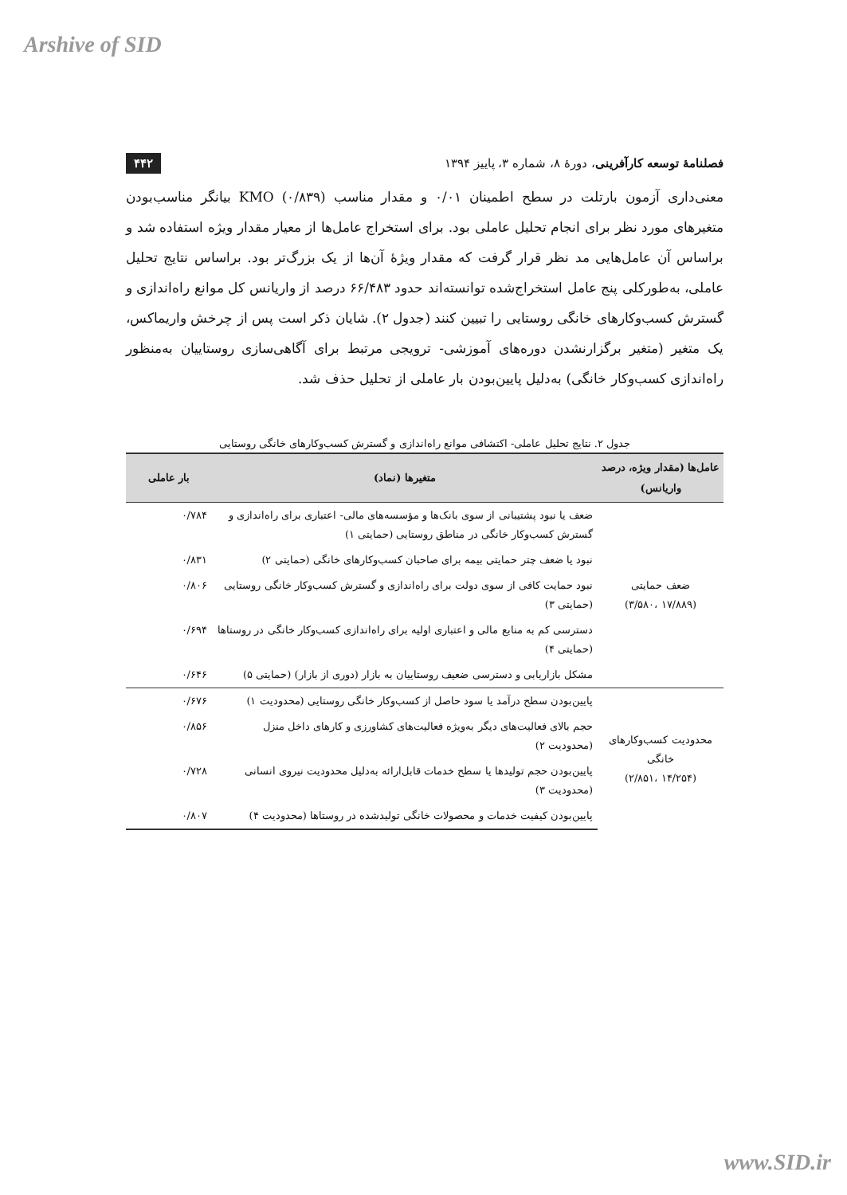Arshive of SID
فصلنامهٔ توسعه کارآفرینی، دورهٔ ۸، شماره ۳، پاییز ۱۳۹۴ ۴۴۲
معنی‌داری آزمون بارتلت در سطح اطمینان ۰/۰۱ و مقدار مناسب KMO (۰/۸۳۹) بیانگر مناسب‌بودن متغیرهای مورد نظر برای انجام تحلیل عاملی بود. برای استخراج عامل‌ها از معیار مقدار ویژه استفاده شد و براساس آن عامل‌هایی مد نظر قرار گرفت که مقدار ویژهٔ آن‌ها از یک بزرگ‌تر بود. براساس نتایج تحلیل عاملی، به‌طورکلی پنج عامل استخراج‌شده توانسته‌اند حدود ۶۶/۴۸۳ درصد از واریانس کل موانع راه‌اندازی و گسترش کسب‌وکارهای خانگی روستایی را تبیین کنند (جدول ۲). شایان ذکر است پس از چرخش واریماکس، یک متغیر (متغیر برگزارنشدن دوره‌های آموزشی- ترویجی مرتبط برای آگاهی‌سازی روستاییان به‌منظور راه‌اندازی کسب‌وکار خانگی) به‌دلیل پایین‌بودن بار عاملی از تحلیل حذف شد.
جدول ۲. نتایج تحلیل عاملی- اکتشافی موانع راه‌اندازی و گسترش کسب‌وکارهای خانگی روستایی
| عامل‌ها (مقدار ویژه، درصد واریانس) | متغیرها (نماد) | بار عاملی |
| --- | --- | --- |
| ضعف حمایتی (۱۷/۸۸۹ ،۳/۵۸۰) | ضعف یا نبود پشتیبانی از سوی بانک‌ها و مؤسسه‌های مالی- اعتباری برای راه‌اندازی و گسترش کسب‌وکار خانگی در مناطق روستایی (حمایتی ۱) | ۰/۷۸۴ |
| | نبود یا ضعف چتر حمایتی بیمه برای صاحبان کسب‌وکارهای خانگی (حمایتی ۲) | ۰/۸۳۱ |
| | نبود حمایت کافی از سوی دولت برای راه‌اندازی و گسترش کسب‌وکار خانگی روستایی (حمایتی ۳) | ۰/۸۰۶ |
| | دسترسی کم به منابع مالی و اعتباری اولیه برای راه‌اندازی کسب‌وکار خانگی در روستاها (حمایتی ۴) | ۰/۶۹۴ |
| | مشکل بازاریابی و دسترسی ضعیف روستاییان به بازار (دوری از بازار) (حمایتی ۵) | ۰/۶۴۶ |
| محدودیت کسب‌وکارهای خانگی (۱۴/۲۵۴ ،۲/۸۵۱) | پایین‌بودن سطح درآمد یا سود حاصل از کسب‌وکار خانگی روستایی (محدودیت ۱) | ۰/۶۷۶ |
| | حجم بالای فعالیت‌های دیگر به‌ویژه فعالیت‌های کشاورزی و کارهای داخل منزل (محدودیت ۲) | ۰/۸۵۶ |
| | پایین‌بودن حجم تولیدها یا سطح خدمات قابل‌ارائه به‌دلیل محدودیت نیروی انسانی (محدودیت ۳) | ۰/۷۲۸ |
| | پایین‌بودن کیفیت خدمات و محصولات خانگی تولیدشده در روستاها (محدودیت ۴) | ۰/۸۰۷ |
www.SID.ir